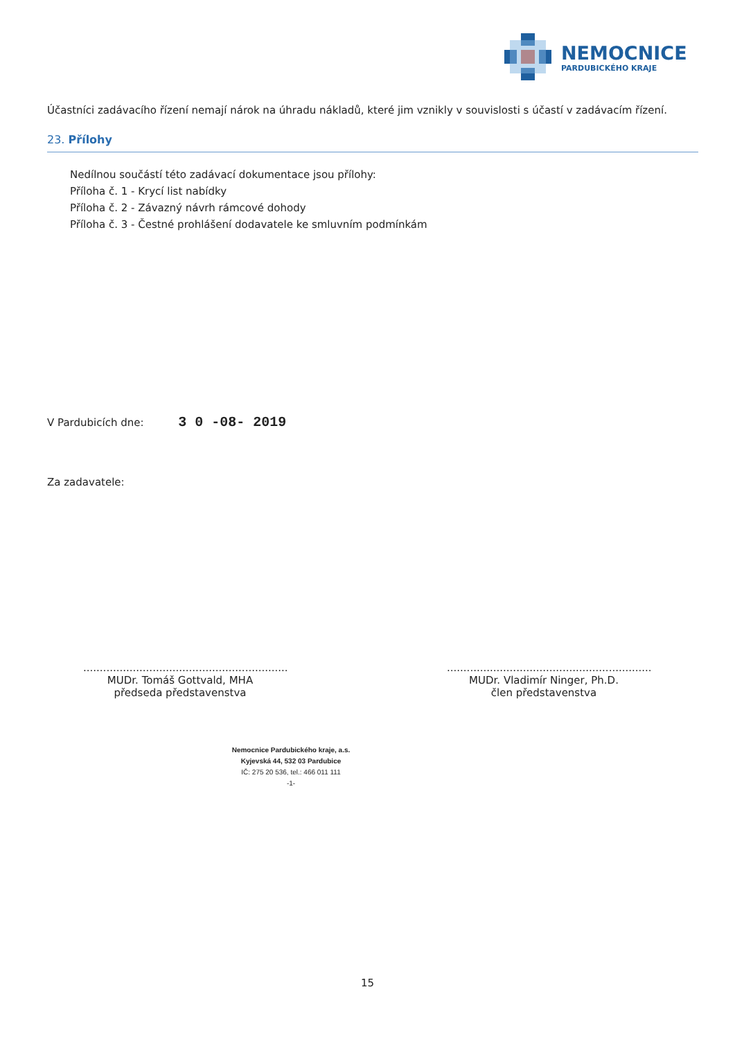NEMOCNICE
PARDUBICKÉHO KRAJE
Účastníci zadávacího řízení nemají nárok na úhradu nákladů, které jim vznikly v souvislosti s účastí v zadávacím řízení.
23. Přílohy
Nedílnou součástí této zadávací dokumentace jsou přílohy:
Příloha č. 1 - Krycí list nabídky
Příloha č. 2 - Závazný návrh rámcové dohody
Příloha č. 3 - Čestné prohlášení dodavatele ke smluvním podmínkám
V Pardubicích dne: 3 0 -08- 2019
Za zadavatele:
..............................................................
MUDr. Tomáš Gottvald, MHA
předseda představenstva
..............................................................
MUDr. Vladimír Ninger, Ph.D.
člen představenstva
Nemocnice Pardubického kraje, a.s.
Kyjevská 44, 532 03 Pardubice
IČ: 275 20 536, tel.: 466 011 111
-1-
15